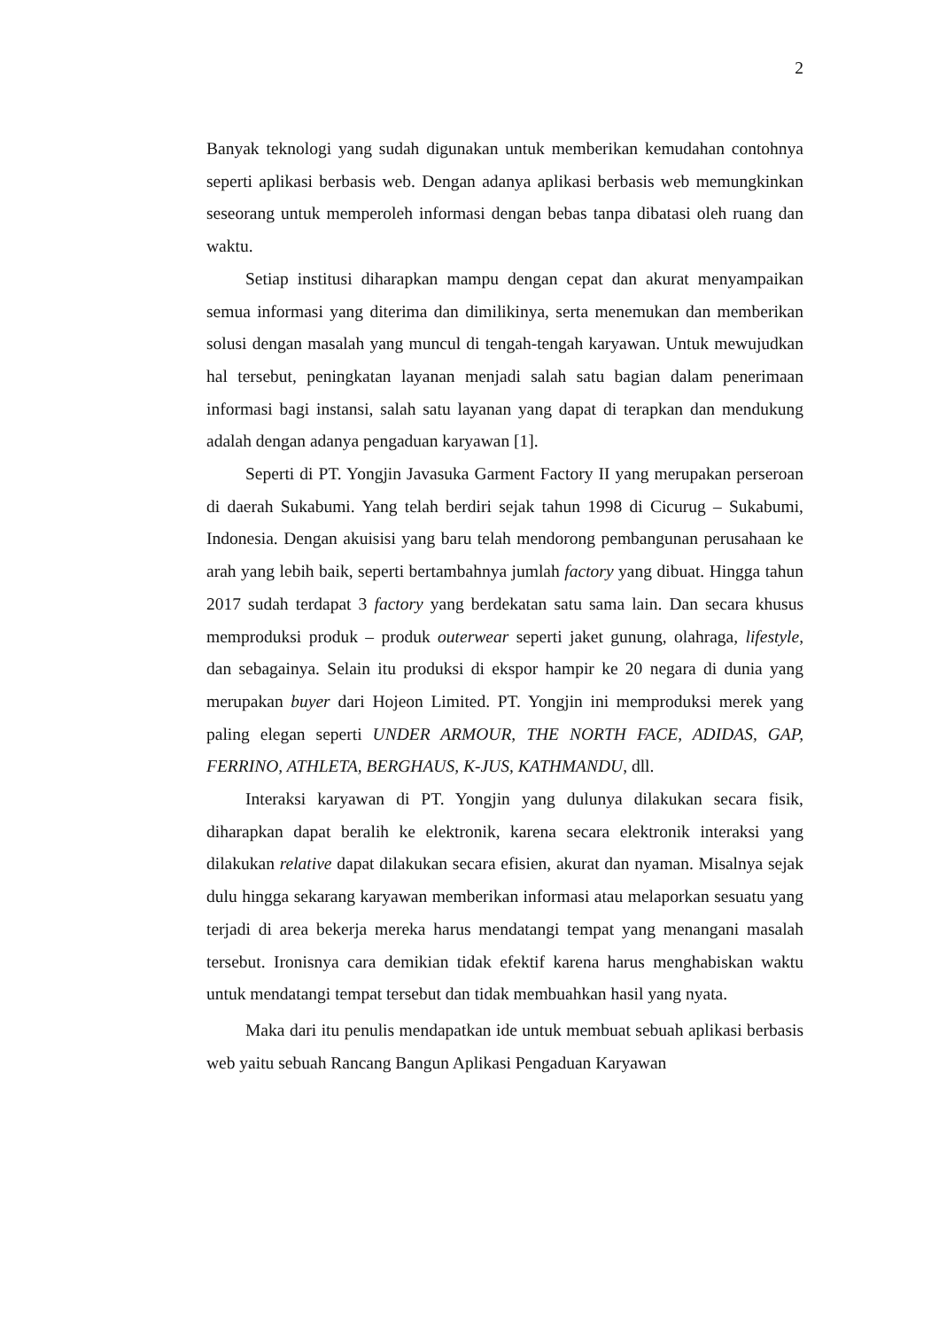2
Banyak teknologi yang sudah digunakan untuk memberikan kemudahan contohnya seperti aplikasi berbasis web. Dengan adanya aplikasi berbasis web memungkinkan seseorang untuk memperoleh informasi dengan bebas tanpa dibatasi oleh ruang dan waktu.
Setiap institusi diharapkan mampu dengan cepat dan akurat menyampaikan semua informasi yang diterima dan dimilikinya, serta menemukan dan memberikan solusi dengan masalah yang muncul di tengah-tengah karyawan. Untuk mewujudkan hal tersebut, peningkatan layanan menjadi salah satu bagian dalam penerimaan informasi bagi instansi, salah satu layanan yang dapat di terapkan dan mendukung adalah dengan adanya pengaduan karyawan [1].
Seperti di PT. Yongjin Javasuka Garment Factory II yang merupakan perseroan di daerah Sukabumi. Yang telah berdiri sejak tahun 1998 di Cicurug – Sukabumi, Indonesia. Dengan akuisisi yang baru telah mendorong pembangunan perusahaan ke arah yang lebih baik, seperti bertambahnya jumlah factory yang dibuat. Hingga tahun 2017 sudah terdapat 3 factory yang berdekatan satu sama lain. Dan secara khusus memproduksi produk – produk outerwear seperti jaket gunung, olahraga, lifestyle, dan sebagainya. Selain itu produksi di ekspor hampir ke 20 negara di dunia yang merupakan buyer dari Hojeon Limited. PT. Yongjin ini memproduksi merek yang paling elegan seperti UNDER ARMOUR, THE NORTH FACE, ADIDAS, GAP, FERRINO, ATHLETA, BERGHAUS, K-JUS, KATHMANDU, dll.
Interaksi karyawan di PT. Yongjin yang dulunya dilakukan secara fisik, diharapkan dapat beralih ke elektronik, karena secara elektronik interaksi yang dilakukan relative dapat dilakukan secara efisien, akurat dan nyaman. Misalnya sejak dulu hingga sekarang karyawan memberikan informasi atau melaporkan sesuatu yang terjadi di area bekerja mereka harus mendatangi tempat yang menangani masalah tersebut. Ironisnya cara demikian tidak efektif karena harus menghabiskan waktu untuk mendatangi tempat tersebut dan tidak membuahkan hasil yang nyata.
Maka dari itu penulis mendapatkan ide untuk membuat sebuah aplikasi berbasis web yaitu sebuah Rancang Bangun Aplikasi Pengaduan Karyawan